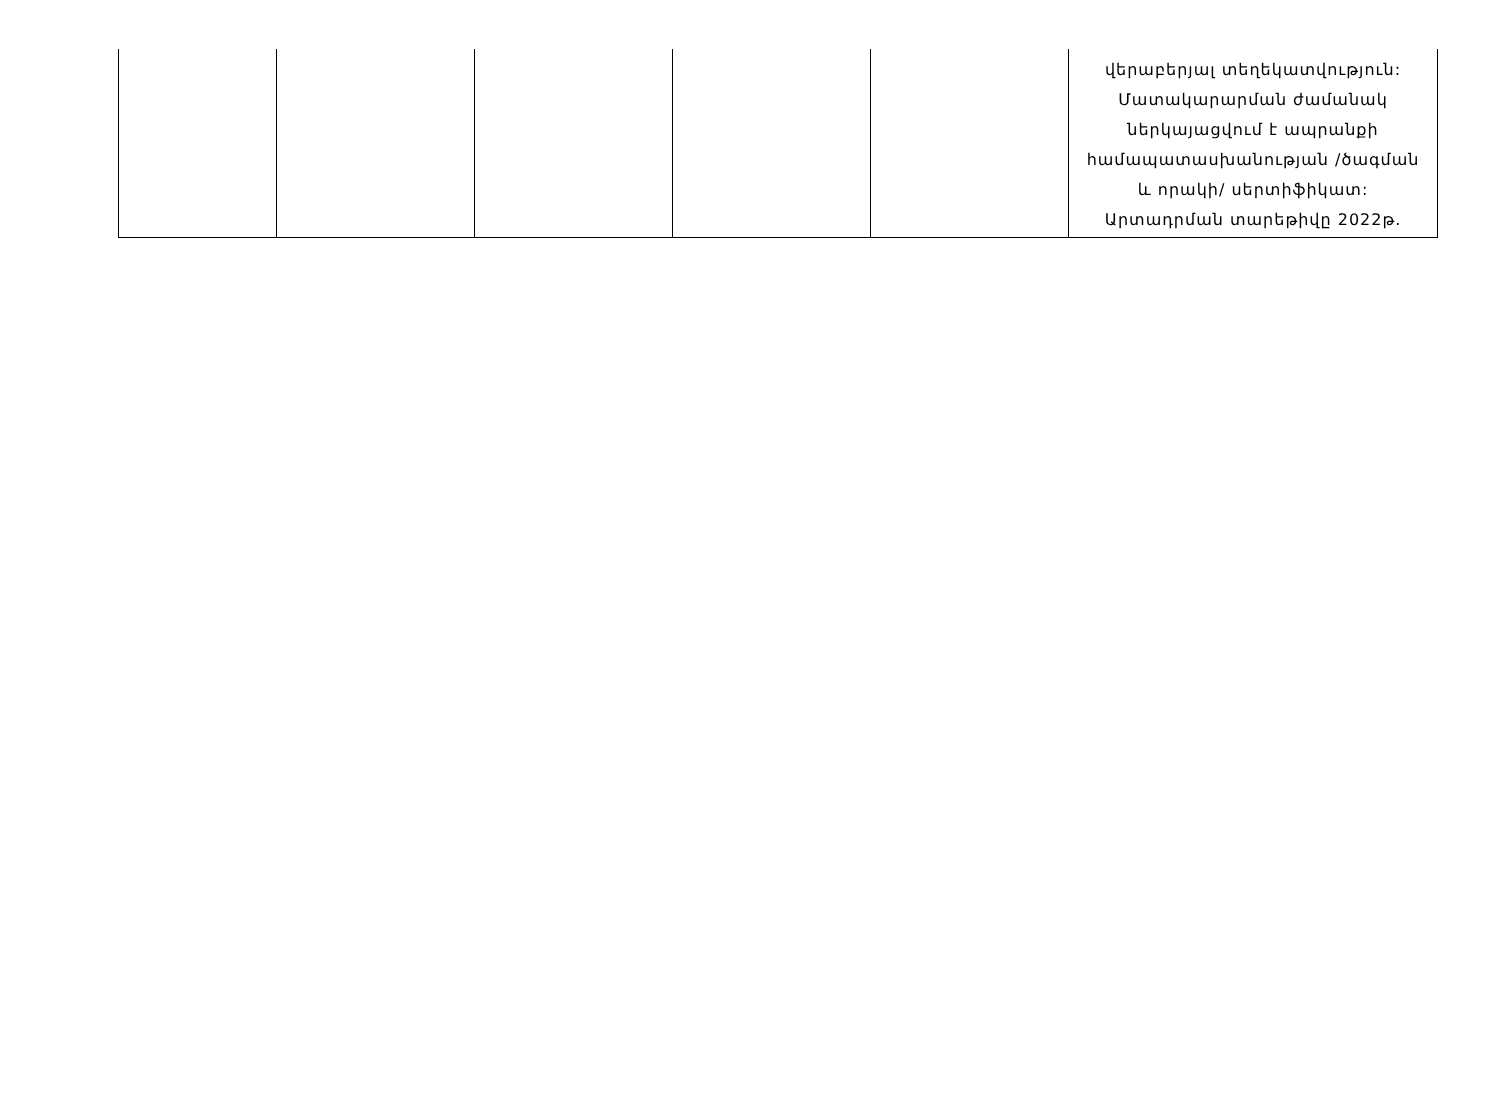| | | | | | վերաբերյալ տեղեկատվություն: Մատակարարման ժամանակ ներկայացվում է ապրանքի համապատասխանության /ծագման և որակի/ սերտիֆիկատ: Արտադրման տարեթիվը 2022թ. |